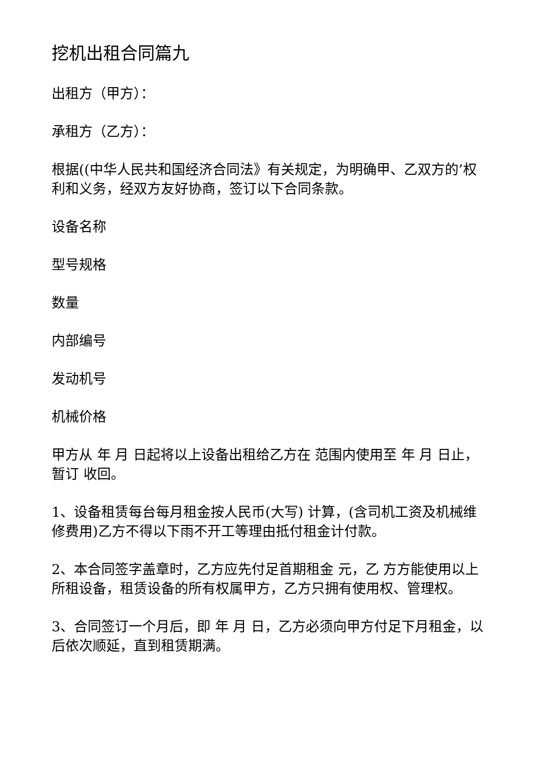挖机出租合同篇九
出租方（甲方）：
承租方（乙方）：
根据((中华人民共和国经济合同法》有关规定，为明确甲、乙双方的’权利和义务，经双方友好协商，签订以下合同条款。
设备名称
型号规格
数量
内部编号
发动机号
机械价格
甲方从 年 月 日起将以上设备出租给乙方在 范围内使用至 年 月 日止，暂订 收回。
1、设备租赁每台每月租金按人民币(大写) 计算，(含司机工资及机械维修费用)乙方不得以下雨不开工等理由抵付租金计付款。
2、本合同签字盖章时，乙方应先付足首期租金 元，乙 方方能使用以上所租设备，租赁设备的所有权属甲方，乙方只拥有使用权、管理权。
3、合同签订一个月后，即 年 月 日，乙方必须向甲方付足下月租金，以后依次顺延，直到租赁期满。